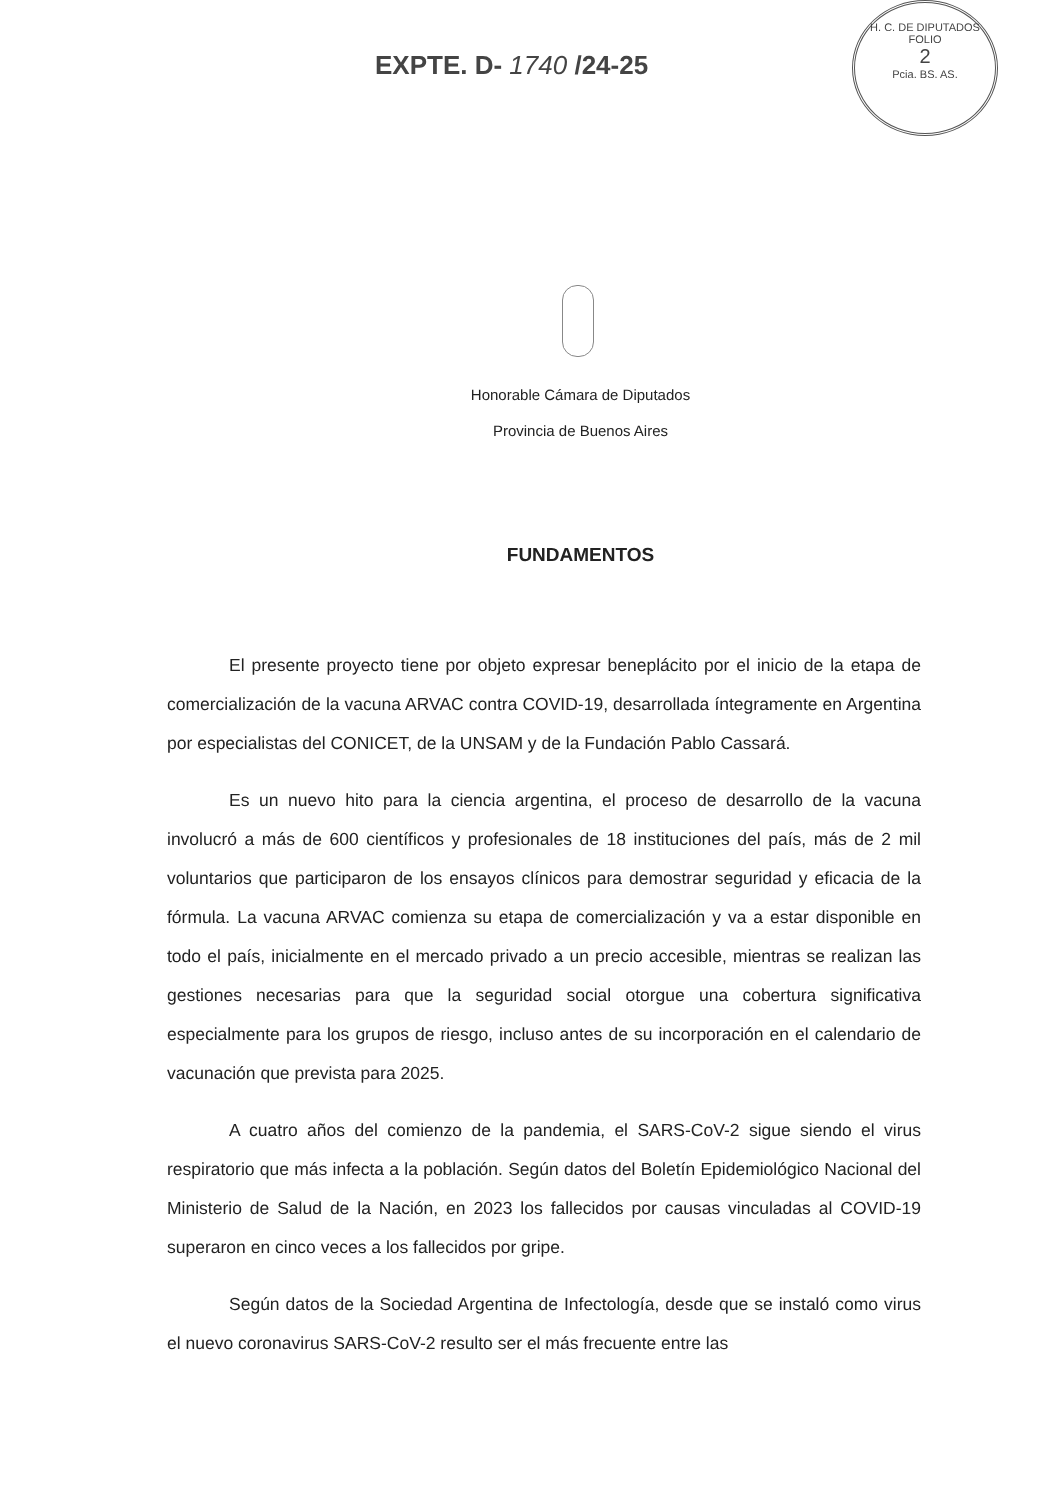EXPTE. D- 1740 /24-25
H. C. DE DIPUTADOS
FOLIO
2
Pcia. BS. AS.
Honorable Cámara de Diputados
Provincia de Buenos Aires
FUNDAMENTOS
El presente proyecto tiene por objeto expresar beneplácito por el inicio de la etapa de comercialización de la vacuna ARVAC contra COVID-19, desarrollada íntegramente en Argentina por especialistas del CONICET, de la UNSAM y de la Fundación Pablo Cassará.
Es un nuevo hito para la ciencia argentina, el proceso de desarrollo de la vacuna involucró a más de 600 científicos y profesionales de 18 instituciones del país, más de 2 mil voluntarios que participaron de los ensayos clínicos para demostrar seguridad y eficacia de la fórmula. La vacuna ARVAC comienza su etapa de comercialización y va a estar disponible en todo el país, inicialmente en el mercado privado a un precio accesible, mientras se realizan las gestiones necesarias para que la seguridad social otorgue una cobertura significativa especialmente para los grupos de riesgo, incluso antes de su incorporación en el calendario de vacunación que prevista para 2025.
A cuatro años del comienzo de la pandemia, el SARS-CoV-2 sigue siendo el virus respiratorio que más infecta a la población. Según datos del Boletín Epidemiológico Nacional del Ministerio de Salud de la Nación, en 2023 los fallecidos por causas vinculadas al COVID-19 superaron en cinco veces a los fallecidos por gripe.
Según datos de la Sociedad Argentina de Infectología, desde que se instaló como virus el nuevo coronavirus SARS-CoV-2 resulto ser el más frecuente entre las